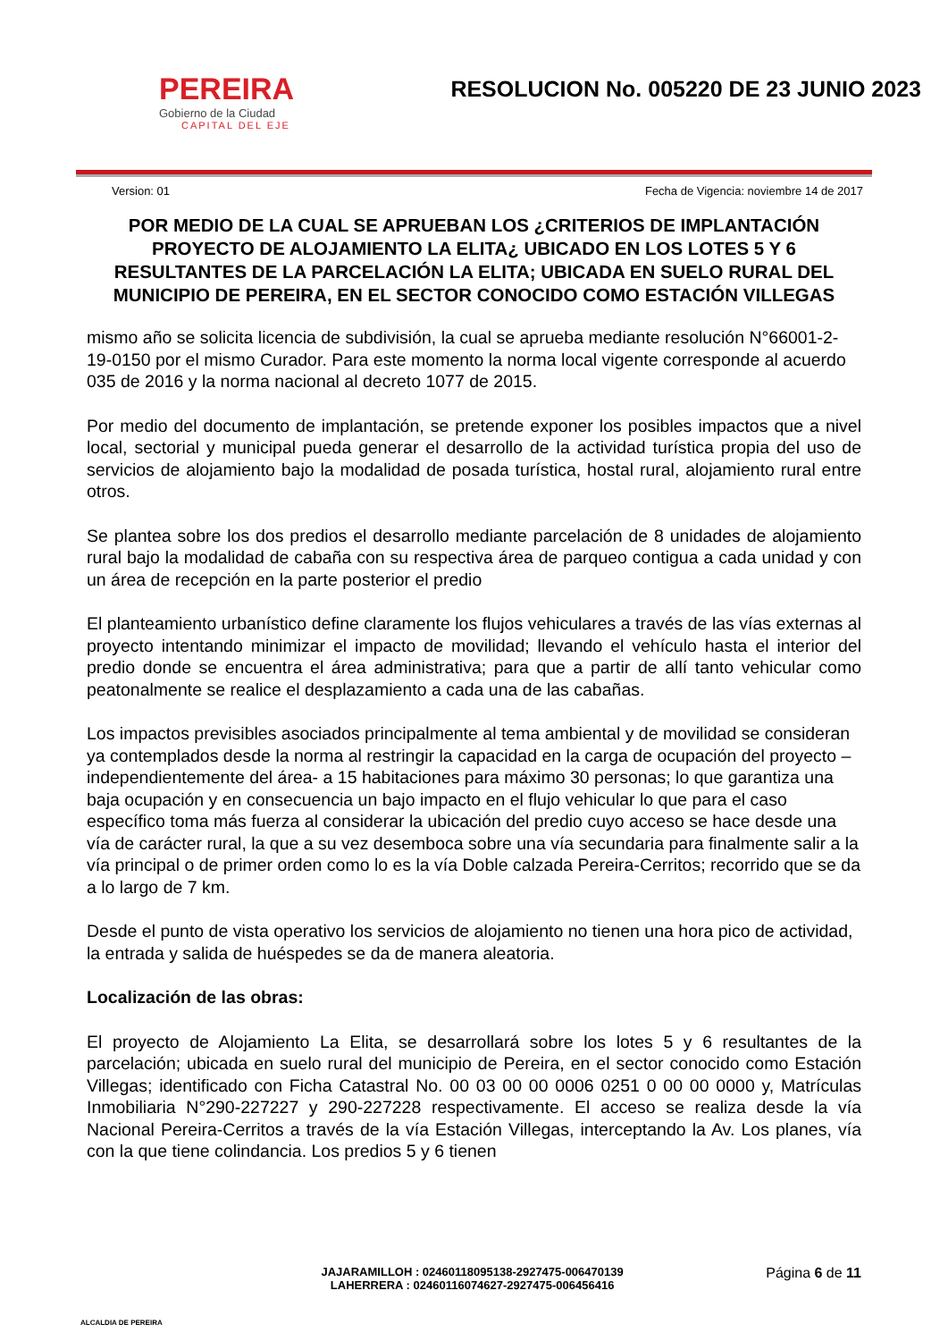PEREIRA
Gobierno de la Ciudad
CAPITAL DEL EJE
RESOLUCION No. 005220 DE 23 JUNIO 2023
Version: 01 Fecha de Vigencia: noviembre 14 de 2017
POR MEDIO DE LA CUAL SE APRUEBAN LOS ¿CRITERIOS DE IMPLANTACIÓN PROYECTO DE ALOJAMIENTO LA ELITA¿ UBICADO EN LOS LOTES 5 Y 6 RESULTANTES DE LA PARCELACIÓN LA ELITA; UBICADA EN SUELO RURAL DEL MUNICIPIO DE PEREIRA, EN EL SECTOR CONOCIDO COMO ESTACIÓN VILLEGAS
mismo año se solicita licencia de subdivisión, la cual se aprueba mediante resolución N°66001-2-19-0150 por el mismo Curador. Para este momento la norma local vigente corresponde al acuerdo 035 de 2016 y la norma nacional al decreto 1077 de 2015.
Por medio del documento de implantación, se pretende exponer los posibles impactos que a nivel local, sectorial y municipal pueda generar el desarrollo de la actividad turística propia del uso de servicios de alojamiento bajo la modalidad de posada turística, hostal rural, alojamiento rural entre otros.
Se plantea sobre los dos predios el desarrollo mediante parcelación de 8 unidades de alojamiento rural bajo la modalidad de cabaña con su respectiva área de parqueo contigua a cada unidad y con un área de recepción en la parte posterior el predio
El planteamiento urbanístico define claramente los flujos vehiculares a través de las vías externas al proyecto intentando minimizar el impacto de movilidad; llevando el vehículo hasta el interior del predio donde se encuentra el área administrativa; para que a partir de allí tanto vehicular como peatonalmente se realice el desplazamiento a cada una de las cabañas.
Los impactos previsibles asociados principalmente al tema ambiental y de movilidad se consideran ya contemplados desde la norma al restringir la capacidad en la carga de ocupación del proyecto –independientemente del área- a 15 habitaciones para máximo 30 personas; lo que garantiza una baja ocupación y en consecuencia un bajo impacto en el flujo vehicular lo que para el caso específico toma más fuerza al considerar la ubicación del predio cuyo acceso se hace desde una vía de carácter rural, la que a su vez desemboca sobre una vía secundaria para finalmente salir a la vía principal o de primer orden como lo es la vía Doble calzada Pereira-Cerritos; recorrido que se da a lo largo de 7 km.
Desde el punto de vista operativo los servicios de alojamiento no tienen una hora pico de actividad, la entrada y salida de huéspedes se da de manera aleatoria.
Localización de las obras:
El proyecto de Alojamiento La Elita, se desarrollará sobre los lotes 5 y 6 resultantes de la parcelación; ubicada en suelo rural del municipio de Pereira, en el sector conocido como Estación Villegas; identificado con Ficha Catastral No. 00 03 00 00 0006 0251 0 00 00 0000 y, Matrículas Inmobiliaria N°290-227227 y 290-227228 respectivamente. El acceso se realiza desde la vía Nacional Pereira-Cerritos a través de la vía Estación Villegas, interceptando la Av. Los planes, vía con la que tiene colindancia. Los predios 5 y 6 tienen
ALCALDIA DE PEREIRA
JAJARAMILLOH : 02460118095138-2927475-006470139
LAHERRERA : 02460116074627-2927475-006456416
Página 6 de 11